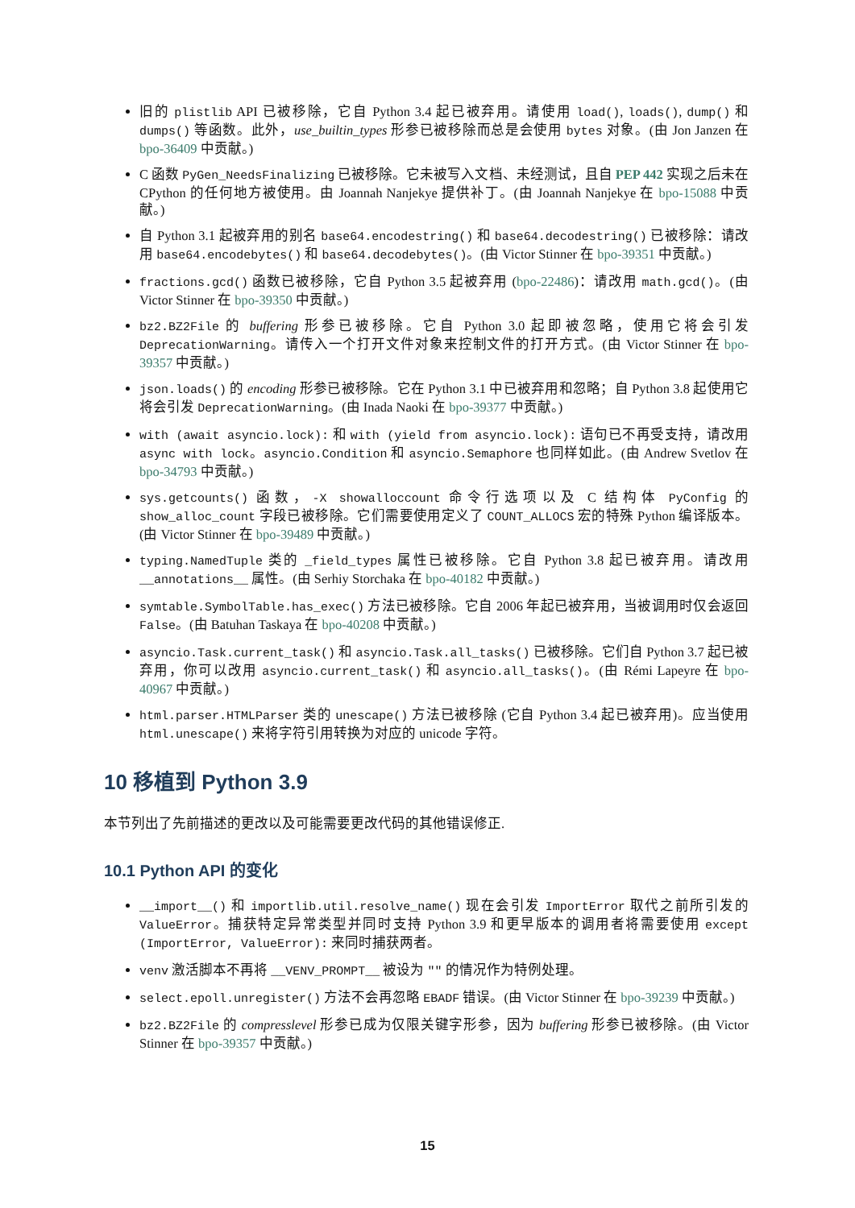旧的 plistlib API 已被移除，它自 Python 3.4 起已被弃用。请使用 load(), loads(), dump() 和 dumps() 等函数。此外，use_builtin_types 形参已被移除而总是会使用 bytes 对象。(由 Jon Janzen 在 bpo-36409 中贡献。)
C 函数 PyGen_NeedsFinalizing 已被移除。它未被写入文档、未经测试，且自 PEP 442 实现之后未在 CPython 的任何地方被使用。由 Joannah Nanjekye 提供补丁。(由 Joannah Nanjekye 在 bpo-15088 中贡献。)
自 Python 3.1 起被弃用的别名 base64.encodestring() 和 base64.decodestring() 已被移除：请改用 base64.encodebytes() 和 base64.decodebytes()。(由 Victor Stinner 在 bpo-39351 中贡献。)
fractions.gcd() 函数已被移除，它自 Python 3.5 起被弃用 (bpo-22486)：请改用 math.gcd()。(由 Victor Stinner 在 bpo-39350 中贡献。)
bz2.BZ2File 的 buffering 形参已被移除。它自 Python 3.0 起即被忽略，使用它将会引发 DeprecationWarning。请传入一个打开文件对象来控制文件的打开方式。(由 Victor Stinner 在 bpo-39357 中贡献。)
json.loads() 的 encoding 形参已被移除。它在 Python 3.1 中已被弃用和忽略；自 Python 3.8 起使用它将会引发 DeprecationWarning。(由 Inada Naoki 在 bpo-39377 中贡献。)
with (await asyncio.lock): 和 with (yield from asyncio.lock): 语句已不再受支持，请改用 async with lock。asyncio.Condition 和 asyncio.Semaphore 也同样如此。(由 Andrew Svetlov 在 bpo-34793 中贡献。)
sys.getcounts() 函数，-X showalloccount 命令行选项以及 C 结构体 PyConfig 的 show_alloc_count 字段已被移除。它们需要使用定义了 COUNT_ALLOCS 宏的特殊 Python 编译版本。(由 Victor Stinner 在 bpo-39489 中贡献。)
typing.NamedTuple 类的 _field_types 属性已被移除。它自 Python 3.8 起已被弃用。请改用 __annotations__ 属性。(由 Serhiy Storchaka 在 bpo-40182 中贡献。)
symtable.SymbolTable.has_exec() 方法已被移除。它自 2006 年起已被弃用，当被调用时仅会返回 False。(由 Batuhan Taskaya 在 bpo-40208 中贡献。)
asyncio.Task.current_task() 和 asyncio.Task.all_tasks() 已被移除。它们自 Python 3.7 起已被弃用，你可以改用 asyncio.current_task() 和 asyncio.all_tasks()。(由 Rémi Lapeyre 在 bpo-40967 中贡献。)
html.parser.HTMLParser 类的 unescape() 方法已被移除 (它自 Python 3.4 起已被弃用)。应当使用 html.unescape() 来将字符引用转换为对应的 unicode 字符。
10 移植到 Python 3.9
本节列出了先前描述的更改以及可能需要更改代码的其他错误修正.
10.1 Python API 的变化
__import__() 和 importlib.util.resolve_name() 现在会引发 ImportError 取代之前所引发的 ValueError。捕获特定异常类型并同时支持 Python 3.9 和更早版本的调用者将需要使用 except (ImportError, ValueError): 来同时捕获两者。
venv 激活脚本不再将 __VENV_PROMPT__ 被设为 "" 的情况作为特例处理。
select.epoll.unregister() 方法不会再忽略 EBADF 错误。(由 Victor Stinner 在 bpo-39239 中贡献。)
bz2.BZ2File 的 compresslevel 形参已成为仅限关键字形参，因为 buffering 形参已被移除。(由 Victor Stinner 在 bpo-39357 中贡献。)
15